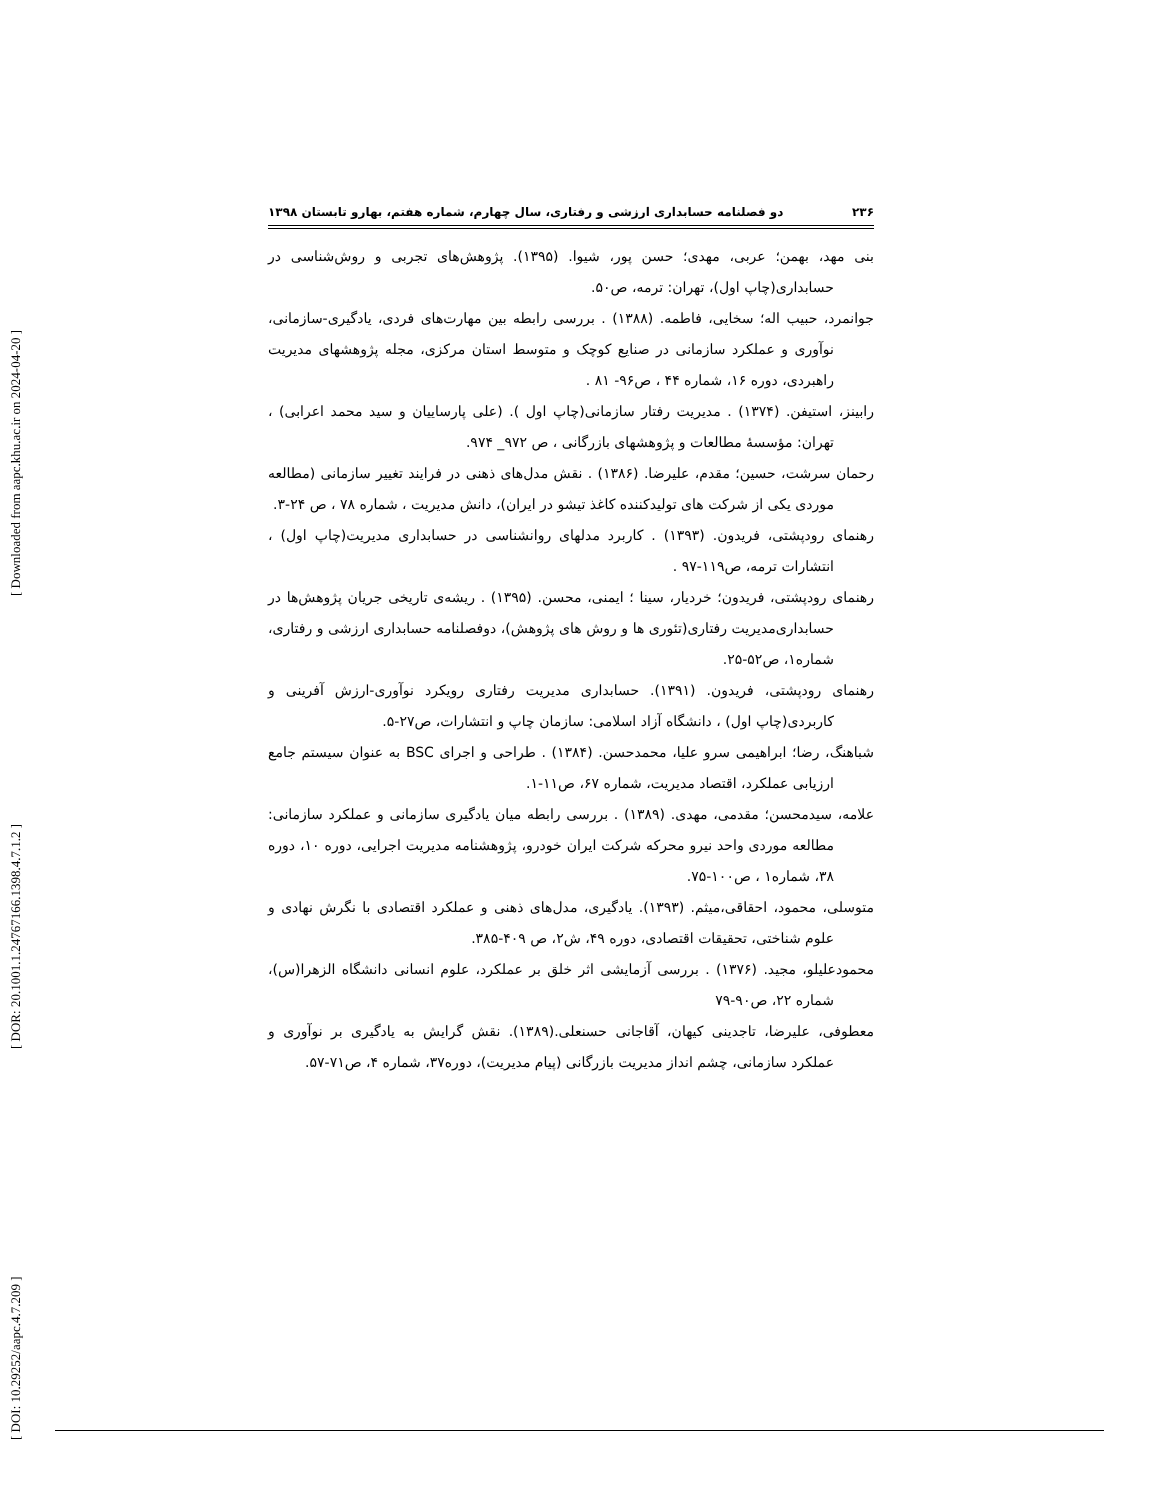[ DOI: 10.29252/aapc.4.7.209 ] [ DOR: 20.1001.1.24767166.1398.4.7.1.2 ] [ Downloaded from aapc.khu.ac.ir on 2024-04-20 ]
۲۳۶ دو فصلنامه حسابداری ارزشی و رفتاری، سال چهارم، شماره هفتم، بهارو تابستان ۱۳۹۸
بنی مهد، بهمن؛ عربی، مهدی؛ حسن پور، شیوا. (۱۳۹۵). پژوهش‌های تجربی و روش‌شناسی در حسابداری(چاپ اول)، تهران: ترمه، ص۵۰.
جوانمرد، حبیب اله؛ سخایی، فاطمه. (۱۳۸۸) . بررسی رابطه بین مهارت‌های فردی، یادگیری-سازمانی، نوآوری و عملکرد سازمانی در صنایع کوچک و متوسط استان مرکزی، مجله پژوهشهای مدیریت راهبردی، دوره ۱۶، شماره ۴۴ ، ص۹۶- ۸۱ .
رابینز، استیفن. (۱۳۷۴) . مدیریت رفتار سازمانی(چاپ اول ). (علی پارساییان و سید محمد اعرابی) ، تهران: مؤسسهٔ مطالعات و پژوهشهای بازرگانی ، ص ۹۷۲_ ۹۷۴.
رحمان سرشت، حسین؛ مقدم، علیرضا. (۱۳۸۶) . نقش مدل‌های ذهنی در فرایند تغییر سازمانی (مطالعه موردی یکی از شرکت های تولیدکننده کاغذ تیشو در ایران)، دانش مدیریت ، شماره ۷۸ ، ص ۲۴-۳.
رهنمای رودپشتی، فریدون. (۱۳۹۳) . کاربرد مدلهای روانشناسی در حسابداری مدیریت(چاپ اول) ، انتشارات ترمه، ص۱۱۹-۹۷ .
رهنمای رودپشتی، فریدون؛ خردیار، سینا ؛ ایمنی، محسن. (۱۳۹۵) . ریشه‌ی تاریخی جریان پژوهش‌ها در حسابداری‌مدیریت رفتاری(تئوری ها و روش های پژوهش)، دوفصلنامه حسابداری ارزشی و رفتاری، شماره۱، ص۵۲-۲۵.
رهنمای رودپشتی، فریدون. (۱۳۹۱). حسابداری مدیریت رفتاری رویکرد نوآوری-ارزش آفرینی و کاربردی(چاپ اول) ، دانشگاه آزاد اسلامی: سازمان چاپ و انتشارات، ص۲۷-۵.
شباهنگ، رضا؛ ابراهیمی سرو علیا، محمدحسن. (۱۳۸۴) . طراحی و اجرای BSC به عنوان سیستم جامع ارزیابی عملکرد، اقتصاد مدیریت، شماره ۶۷، ص۱۱-۱.
علامه، سیدمحسن؛ مقدمی، مهدی. (۱۳۸۹) . بررسی رابطه میان یادگیری سازمانی و عملکرد سازمانی: مطالعه موردی واحد نیرو محرکه شرکت ایران خودرو، پژوهشنامه مدیریت اجرایی، دوره ۱۰، دوره ۳۸، شماره۱ ، ص۱۰۰-۷۵.
متوسلی، محمود، احقاقی،میثم. (۱۳۹۳). یادگیری، مدل‌های ذهنی و عملکرد اقتصادی با نگرش نهادی و علوم شناختی، تحقیقات اقتصادی، دوره ۴۹، ش۲، ص ۴۰۹-۳۸۵.
محمودعلیلو، مجید. (۱۳۷۶) . بررسی آزمایشی اثر خلق بر عملکرد، علوم انسانی دانشگاه الزهرا(س)، شماره ۲۲، ص۹۰-۷۹
معطوفی، علیرضا، تاجدینی کیهان، آقاجانی حسنعلی.(۱۳۸۹). نقش گرایش به یادگیری بر نوآوری و عملکرد سازمانی، چشم انداز مدیریت بازرگانی (پیام مدیریت)، دوره۳۷، شماره ۴، ص۷۱-۵۷.